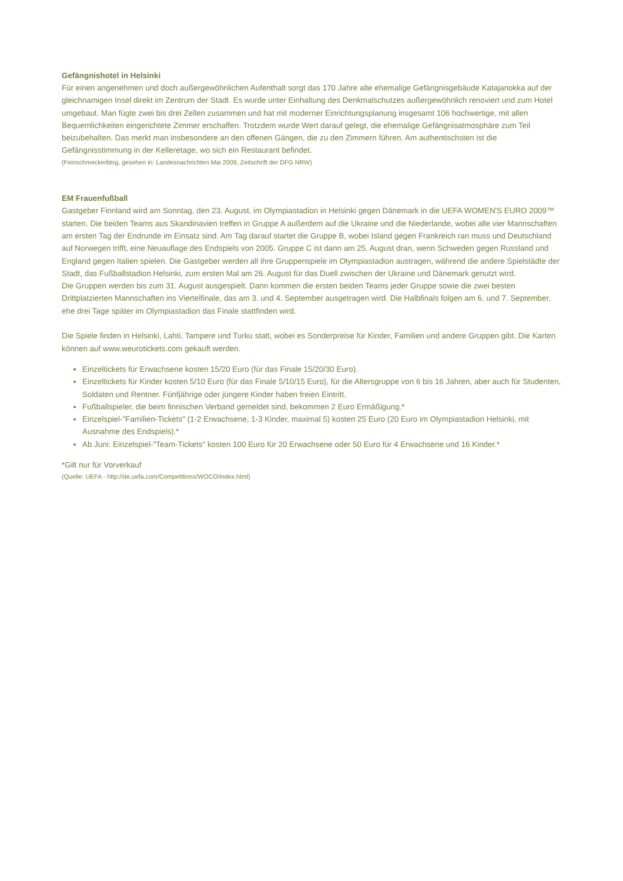Gefängnishotel in Helsinki
Für einen angenehmen und doch außergewöhnlichen Aufenthalt sorgt das 170 Jahre alte ehemalige Gefängnisgebäude Katajanokka auf der gleichnamigen Insel direkt im Zentrum der Stadt. Es wurde unter Einhaltung des Denkmalschutzes außergewöhnlich renoviert und zum Hotel umgebaut. Man fügte zwei bis drei Zellen zusammen und hat mit moderner Einrichtungsplanung insgesamt 106 hochwertige, mit allen Bequemlichkeiten eingerichtete Zimmer erschaffen. Trotzdem wurde Wert darauf gelegt, die ehemalige Gefängnisatmosphäre zum Teil beizubehalten. Das merkt man insbesondere an den offenen Gängen, die zu den Zimmern führen. Am authentischsten ist die Gefängnisstimmung in der Kelleretage, wo sich ein Restaurant befindet.
(Feinschmeckerblog, gesehen in: Landesnachrichten Mai 2009, Zeitschrift der DFG NRW)
EM Frauenfußball
Gastgeber Finnland wird am Sonntag, den 23. August, im Olympiastadion in Helsinki gegen Dänemark in die UEFA WOMEN'S EURO 2009™ starten. Die beiden Teams aus Skandinavien treffen in Gruppe A außerdem auf die Ukraine und die Niederlande, wobei alle vier Mannschaften am ersten Tag der Endrunde im Einsatz sind. Am Tag darauf startet die Gruppe B, wobei Island gegen Frankreich ran muss und Deutschland auf Norwegen trifft, eine Neuauflage des Endspiels von 2005. Gruppe C ist dann am 25. August dran, wenn Schweden gegen Russland und England gegen Italien spielen. Die Gastgeber werden all ihre Gruppenspiele im Olympiastadion austragen, während die andere Spielstädte der Stadt, das Fußballstadion Helsinki, zum ersten Mal am 26. August für das Duell zwischen der Ukraine und Dänemark genutzt wird.
Die Gruppen werden bis zum 31. August ausgespielt. Dann kommen die ersten beiden Teams jeder Gruppe sowie die zwei besten Drittplatzierten Mannschaften ins Viertelfinale, das am 3. und 4. September ausgetragen wird. Die Halbfinals folgen am 6. und 7. September, ehe drei Tage später im Olympiastadion das Finale stattfinden wird.
Die Spiele finden in Helsinki, Lahti, Tampere und Turku statt, wobei es Sonderpreise für Kinder, Familien und andere Gruppen gibt. Die Karten können auf www.weurotickets.com gekauft werden.
Einzeltickets für Erwachsene kosten 15/20 Euro (für das Finale 15/20/30 Euro).
Einzeltickets für Kinder kosten 5/10 Euro (für das Finale 5/10/15 Euro), für die Altersgruppe von 6 bis 16 Jahren, aber auch für Studenten, Soldaten und Rentner. Fünfjährige oder jüngere Kinder haben freien Eintritt.
Fußballspieler, die beim finnischen Verband gemeldet sind, bekommen 2 Euro Ermäßigung.*
Einzelspiel-"Familien-Tickets" (1-2 Erwachsene, 1-3 Kinder, maximal 5) kosten 25 Euro (20 Euro im Olympiastadion Helsinki, mit Ausnahme des Endspiels).*
Ab Juni: Einzelspiel-"Team-Tickets" kosten 100 Euro für 20 Erwachsene oder 50 Euro für 4 Erwachsene und 16 Kinder.*
*Gilt nur für Vorverkauf
(Quelle: UEFA - http://de.uefa.com/Competitions/WOCO/index.html)